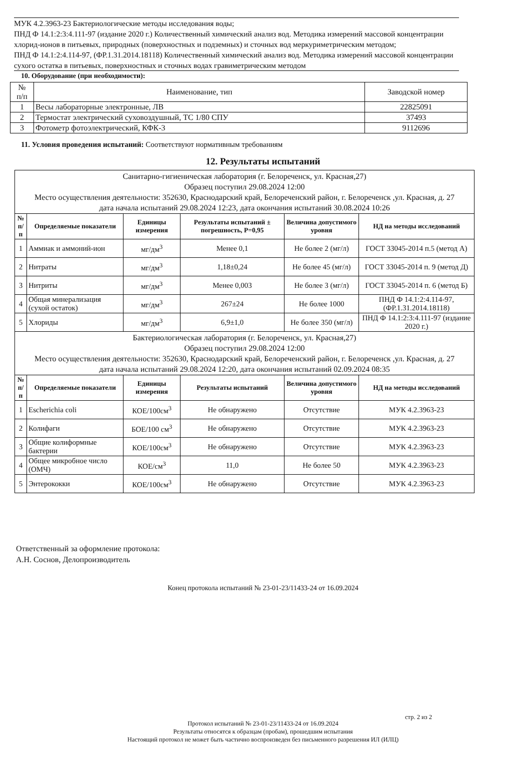МУК 4.2.3963-23 Бактериологические методы исследования воды;
ПНД Ф 14.1:2:3:4.111-97 (издание 2020 г.) Количественный химический анализ вод. Методика измерений массовой концентрации хлорид-ионов в питьевых, природных (поверхностных и подземных) и сточных вод меркуриметрическим методом;
ПНД Ф 14.1:2:4.114-97, (ФР.1.31.2014.18118) Количественный химический анализ вод. Методика измерений массовой концентрации сухого остатка в питьевых, поверхностных и сточных водах гравиметрическим методом
10. Оборудование (при необходимости):
| № п/п | Наименование, тип | Заводской номер |
| 1 | Весы лабораторные электронные, ЛВ | 22825091 |
| 2 | Термостат электрический суховоздушный, ТС 1/80 СПУ | 37493 |
| 3 | Фотометр фотоэлектрический, КФК-3 | 9112696 |
11. Условия проведения испытаний: Соответствуют нормативным требованиям
12. Результаты испытаний
| Санитарно-гигиеническая лаборатория (г. Белореченск, ул. Красная,27) Образец поступил 29.08.2024 12:00 Место осуществления деятельности: 352630, Краснодарский край, Белореченский район, г. Белореченск ,ул. Красная, д. 27 дата начала испытаний 29.08.2024 12:23, дата окончания испытаний 30.08.2024 10:26 | | | | | |
| № п/п | Определяемые показатели | Единицы измерения | Результаты испытаний ± погрешность, Р=0,95 | Величина допустимого уровня | НД на методы исследований |
| 1 | Аммиак и аммоний-ион | мг/дм<sup>3</sup> | Менее 0,1 | Не более 2 (мг/л) | ГОСТ 33045-2014 п.5 (метод А) |
| 2 | Нитраты | мг/дм<sup>3</sup> | 1,18±0,24 | Не более 45 (мг/л) | ГОСТ 33045-2014 п. 9 (метод Д) |
| 3 | Нитриты | мг/дм<sup>3</sup> | Менее 0,003 | Не более 3 (мг/л) | ГОСТ 33045-2014 п. 6 (метод Б) |
| 4 | Общая минерализация (сухой остаток) | мг/дм<sup>3</sup> | 267±24 | Не более 1000 | ПНД Ф 14.1:2:4.114-97, (ФР.1.31.2014.18118) |
| 5 | Хлориды | мг/дм<sup>3</sup> | 6,9±1,0 | Не более 350 (мг/л) | ПНД Ф 14.1:2:3:4.111-97 (издание 2020 г.) |
| Бактериологическая лаборатория (г. Белореченск, ул. Красная,27) Образец поступил 29.08.2024 12:00 Место осуществления деятельности: 352630, Краснодарский край, Белореченский район, г. Белореченск ,ул. Красная, д. 27 дата начала испытаний 29.08.2024 12:20, дата окончания испытаний 02.09.2024 08:35 | | | | | |
| № п/п | Определяемые показатели | Единицы измерения | Результаты испытаний | Величина допустимого уровня | НД на методы исследований |
| 1 | Escherichia coli | КОЕ/100см<sup>3</sup> | Не обнаружено | Отсутствие | МУК 4.2.3963-23 |
| 2 | Колифаги | БОЕ/100 см<sup>3</sup> | Не обнаружено | Отсутствие | МУК 4.2.3963-23 |
| 3 | Общие колиформные бактерии | КОЕ/100см<sup>3</sup> | Не обнаружено | Отсутствие | МУК 4.2.3963-23 |
| 4 | Общее микробное число (ОМЧ) | КОЕ/см<sup>3</sup> | 11,0 | Не более 50 | МУК 4.2.3963-23 |
| 5 | Энтерококки | КОЕ/100см<sup>3</sup> | Не обнаружено | Отсутствие | МУК 4.2.3963-23 |
Ответственный за оформление протокола:
А.Н. Соснов, Делопроизводитель
Конец протокола испытаний № 23-01-23/11433-24 от 16.09.2024
стр. 2 из 2
Протокол испытаний № 23-01-23/11433-24 от 16.09.2024
Результаты относятся к образцам (пробам), прошедшим испытания
Настоящий протокол не может быть частично воспроизведен без письменного разрешения ИЛ (ИЛЦ)